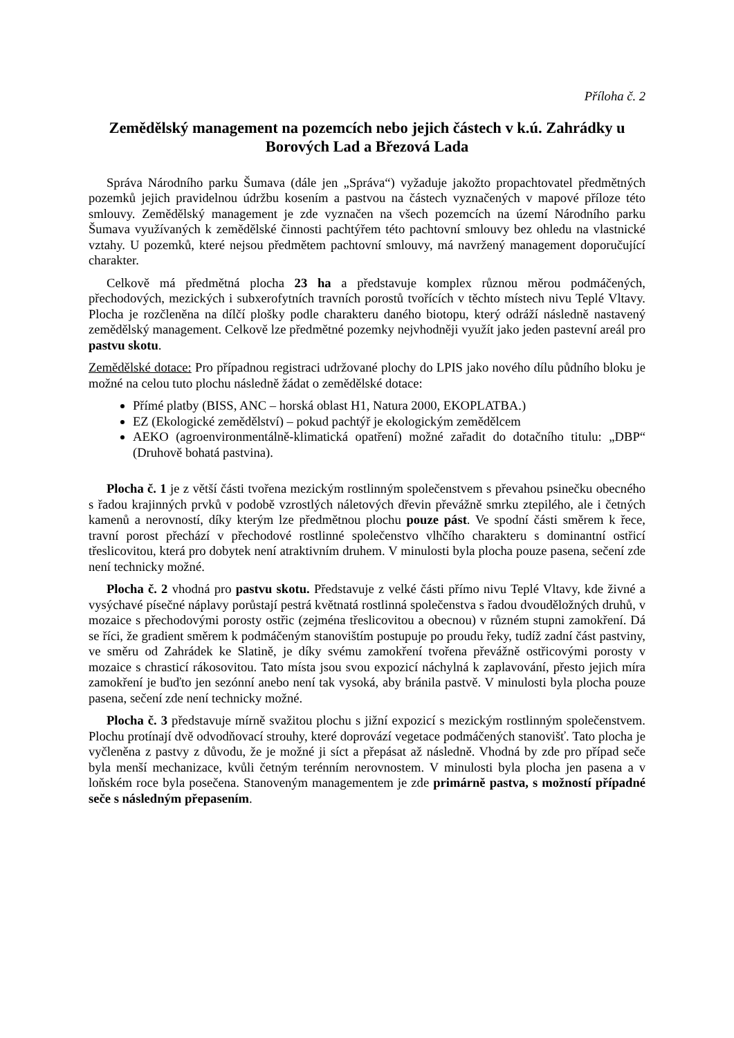Příloha č. 2
Zemědělský management na pozemcích nebo jejich částech v k.ú. Zahrádky u Borových Lad a Březová Lada
Správa Národního parku Šumava (dále jen „Správa“) vyžaduje jakožto propachtovatel předmětných pozemků jejich pravidelnou údržbu kosením a pastvou na částech vyznačených v mapové příloze této smlouvy. Zemědělský management je zde vyznačen na všech pozemcích na území Národního parku Šumava využívaných k zemědělské činnosti pachtýřem této pachtovní smlouvy bez ohledu na vlastnické vztahy. U pozemků, které nejsou předmětem pachtovní smlouvy, má navržený management doporučující charakter.
Celkově má předmětná plocha 23 ha a představuje komplex různou měrou podmáčených, přechodových, mezických i subxerofytních travních porostů tvořících v těchto místech nivu Teplé Vltavy. Plocha je rozčleněna na dílčí plošky podle charakteru daného biotopu, který odráží následně nastavený zemědělský management. Celkově lze předmětné pozemky nejvhodněji využít jako jeden pastevní areál pro pastvu skotu.
Zemědělské dotace: Pro případnou registraci udržované plochy do LPIS jako nového dílu půdního bloku je možné na celou tuto plochu následně žádat o zemědělské dotace:
Přímé platby (BISS, ANC – horská oblast H1, Natura 2000, EKOPLATBA.)
EZ (Ekologické zemědělství) – pokud pachtýř je ekologickým zemědělcem
AEKO (agroenvironmentálně-klimatická opatření) možné zařadit do dotačního titulu: „DBP“ (Druhově bohatá pastvina).
Plocha č. 1 je z větší části tvořena mezickým rostlinným společenstvem s převahou psinečku obecného s řadou krajinných prvků v podobě vzrostlých náletových dřevin převážně smrku ztepilého, ale i četných kamenů a nerovností, díky kterým lze předmětnou plochu pouze pást. Ve spodní části směrem k řece, travní porost přechází v přechodové rostlinné společenstvo vlhčího charakteru s dominantní ostřicí třeslicovitou, která pro dobytek není atraktivním druhem. V minulosti byla plocha pouze pasena, sečení zde není technicky možné.
Plocha č. 2 vhodná pro pastvu skotu. Představuje z velké části přímo nivu Teplé Vltavy, kde živné a vysýchavé písečné náplavy porůstají pestrá květnatá rostlinná společenstva s řadou dvouděložných druhů, v mozaice s přechodovými porosty ostřic (zejména třeslicovitou a obecnou) v různém stupni zamokření. Dá se říci, že gradient směrem k podmáčeným stanovištím postupuje po proudu řeky, tudíž zadní část pastviny, ve směru od Zahrádek ke Slatině, je díky svému zamokření tvořena převážně ostřicovými porosty v mozaice s chrasticí rákosovitou. Tato místa jsou svou expozicí náchylná k zaplavování, přesto jejich míra zamokření je buďto jen sezónní anebo není tak vysoká, aby bránila pastvě. V minulosti byla plocha pouze pasena, sečení zde není technicky možné.
Plocha č. 3 představuje mírně svažitou plochu s jižní expozicí s mezickým rostlinným společenstvem. Plochu protínají dvě odvodňovací strouhy, které doprovází vegetace podmáčených stanovišť. Tato plocha je vyčleněna z pastvy z důvodu, že je možné ji síct a přepásat až následně. Vhodná by zde pro případ seče byla menší mechanizace, kvůli četným terénním nerovnostem. V minulosti byla plocha jen pasena a v loňském roce byla posečena. Stanoveným managementem je zde primárně pastva, s možností případné seče s následným přepasením.